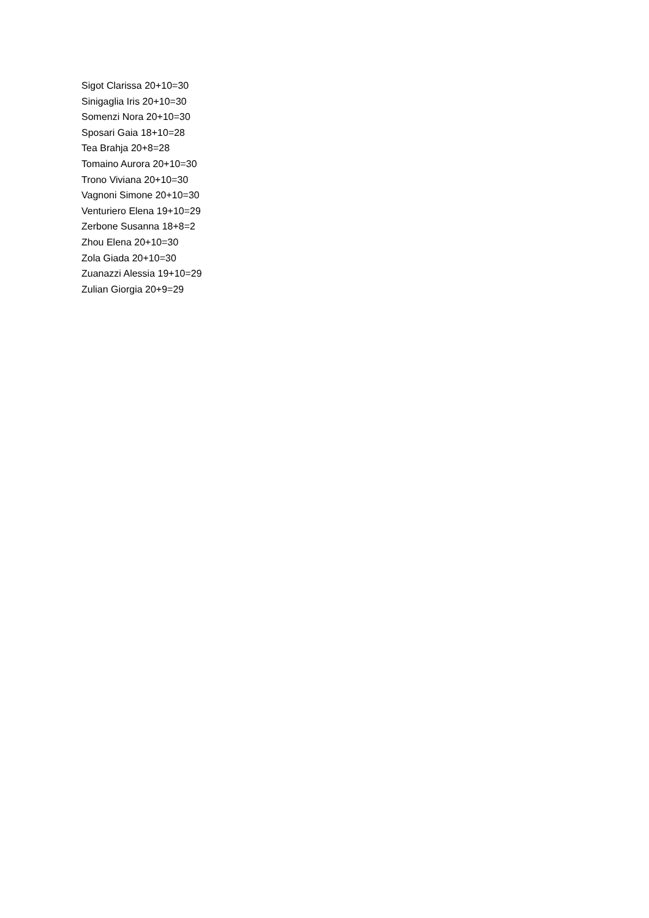Sigot Clarissa 20+10=30
Sinigaglia Iris 20+10=30
Somenzi Nora 20+10=30
Sposari Gaia 18+10=28
Tea Brahja 20+8=28
Tomaino Aurora 20+10=30
Trono Viviana 20+10=30
Vagnoni Simone 20+10=30
Venturiero Elena 19+10=29
Zerbone Susanna 18+8=2
Zhou Elena 20+10=30
Zola Giada 20+10=30
Zuanazzi Alessia 19+10=29
Zulian Giorgia 20+9=29